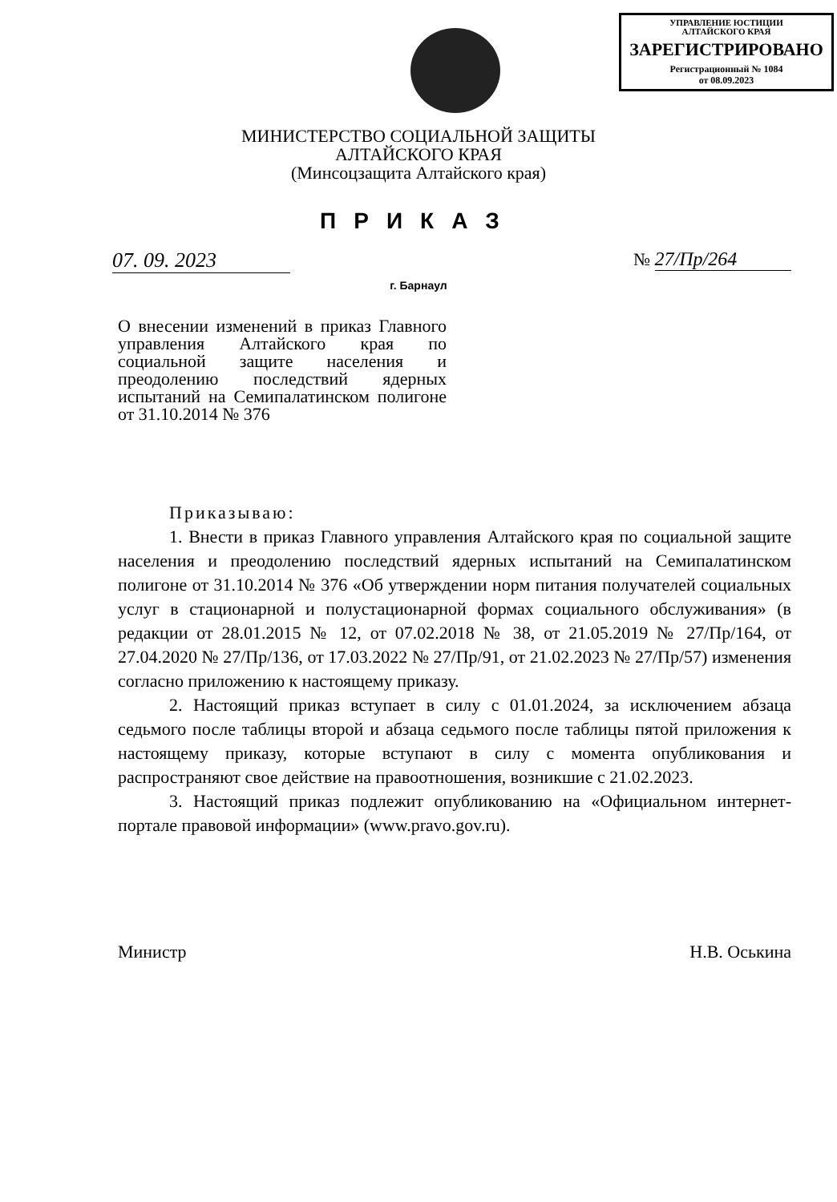УПРАВЛЕНИЕ ЮСТИЦИИ
АЛТАЙСКОГО КРАЯ
ЗАРЕГИСТРИРОВАНО
Регистрационный № 1084
от 08.09.2023
МИНИСТЕРСТВО СОЦИАЛЬНОЙ ЗАЩИТЫ
АЛТАЙСКОГО КРАЯ
(Минсоцзащита Алтайского края)
ПРИКАЗ
07. 09. 2023 № 27/Пр/264
г. Барнаул
О внесении изменений в приказ Главного управления Алтайского края по социальной защите населения и преодолению последствий ядерных испытаний на Семипалатинском полигоне от 31.10.2014 № 376
Приказываю:
1. Внести в приказ Главного управления Алтайского края по социальной защите населения и преодолению последствий ядерных испытаний на Семипалатинском полигоне от 31.10.2014 № 376 «Об утверждении норм питания получателей социальных услуг в стационарной и полустационарной формах социального обслуживания» (в редакции от 28.01.2015 № 12, от 07.02.2018 № 38, от 21.05.2019 № 27/Пр/164, от 27.04.2020 № 27/Пр/136, от 17.03.2022 № 27/Пр/91, от 21.02.2023 № 27/Пр/57) изменения согласно приложению к настоящему приказу.
2. Настоящий приказ вступает в силу с 01.01.2024, за исключением абзаца седьмого после таблицы второй и абзаца седьмого после таблицы пятой приложения к настоящему приказу, которые вступают в силу с момента опубликования и распространяют свое действие на правоотношения, возникшие с 21.02.2023.
3. Настоящий приказ подлежит опубликованию на «Официальном интернет-портале правовой информации» (www.pravo.gov.ru).
Министр Н.В. Оськина